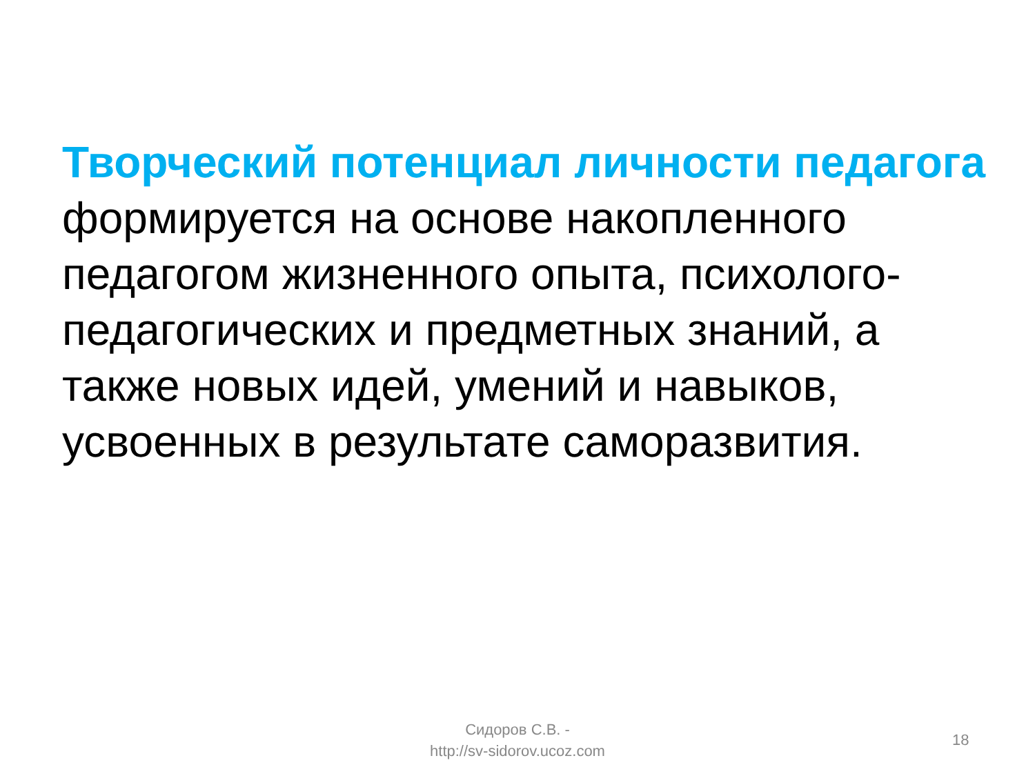Творческий потенциал личности педагога формируется на основе накопленного педагогом жизненного опыта, психолого-педагогических и предметных знаний, а также новых идей, умений и навыков, усвоенных в результате саморазвития.
Сидоров С.В. -
http://sv-sidorov.ucoz.com
18